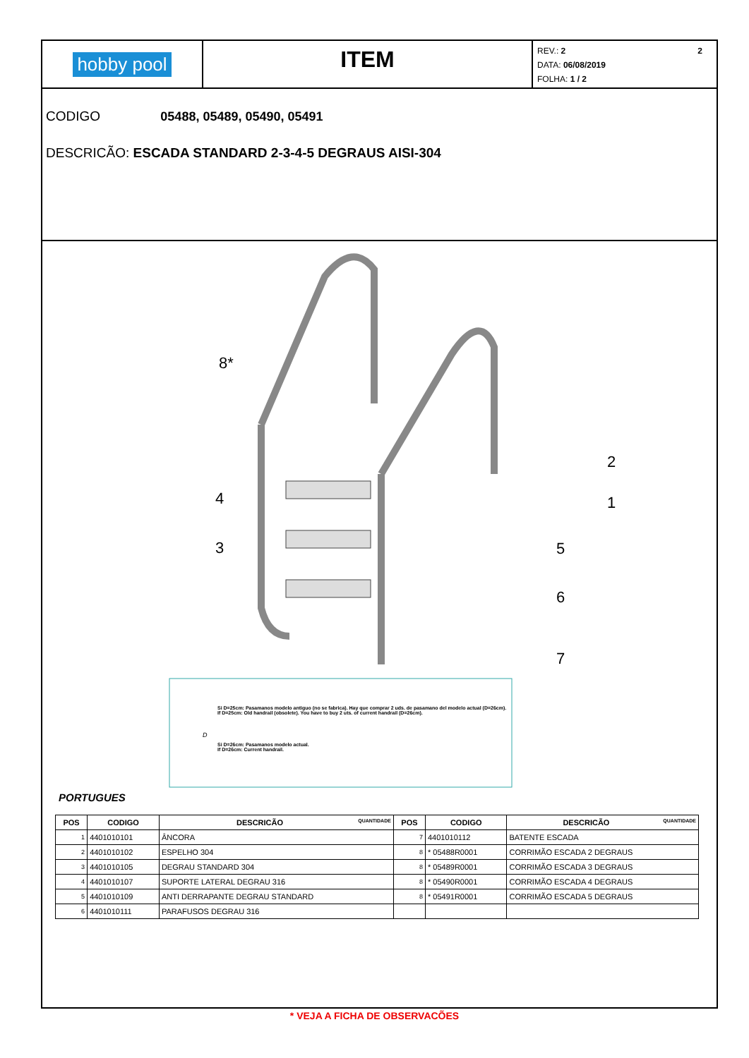hobby pool
ITEM
2 REV.: 2
DATA: 06/08/2019
FOLHA: 1 / 2
CODIGO 05488, 05489, 05490, 05491
DESCRICÃO: ESCADA STANDARD 2-3-4-5 DEGRAUS AISI-304
8*
2
1
4
3
5
6
7
Si D=25cm: Pasamanos modelo antiguo (no se fabrica). Hay que comprar 2 uds. de pasamano del modelo actual (D=26cm).
If D=25cm: Old handrail (obsolete). You have to buy 2 uts. of current handrail (D=26cm).
Si D=26cm: Pasamanos modelo actual.
If D=26cm: Current handrail.
D
PORTUGUES
| POS | CODIGO | DESCRICÃO QUANTIDADE | POS | CODIGO | DESCRICÃO QUANTIDADE |
| --- | --- | --- | --- | --- | --- |
| 1 | 4401010101 | ÂNCORA | 7 | 4401010112 | BATENTE ESCADA |
| 2 | 4401010102 | ESPELHO 304 | 8 | * 05488R0001 | CORRIMÃO ESCADA 2 DEGRAUS |
| 3 | 4401010105 | DEGRAU STANDARD 304 | 8 | * 05489R0001 | CORRIMÃO ESCADA 3 DEGRAUS |
| 4 | 4401010107 | SUPORTE LATERAL DEGRAU 316 | 8 | * 05490R0001 | CORRIMÃO ESCADA 4 DEGRAUS |
| 5 | 4401010109 | ANTI DERRAPANTE DEGRAU STANDARD | 8 | * 05491R0001 | CORRIMÃO ESCADA 5 DEGRAUS |
| 6 | 4401010111 | PARAFUSOS DEGRAU 316 | | | |
* VEJA A FICHA DE OBSERVACÕES